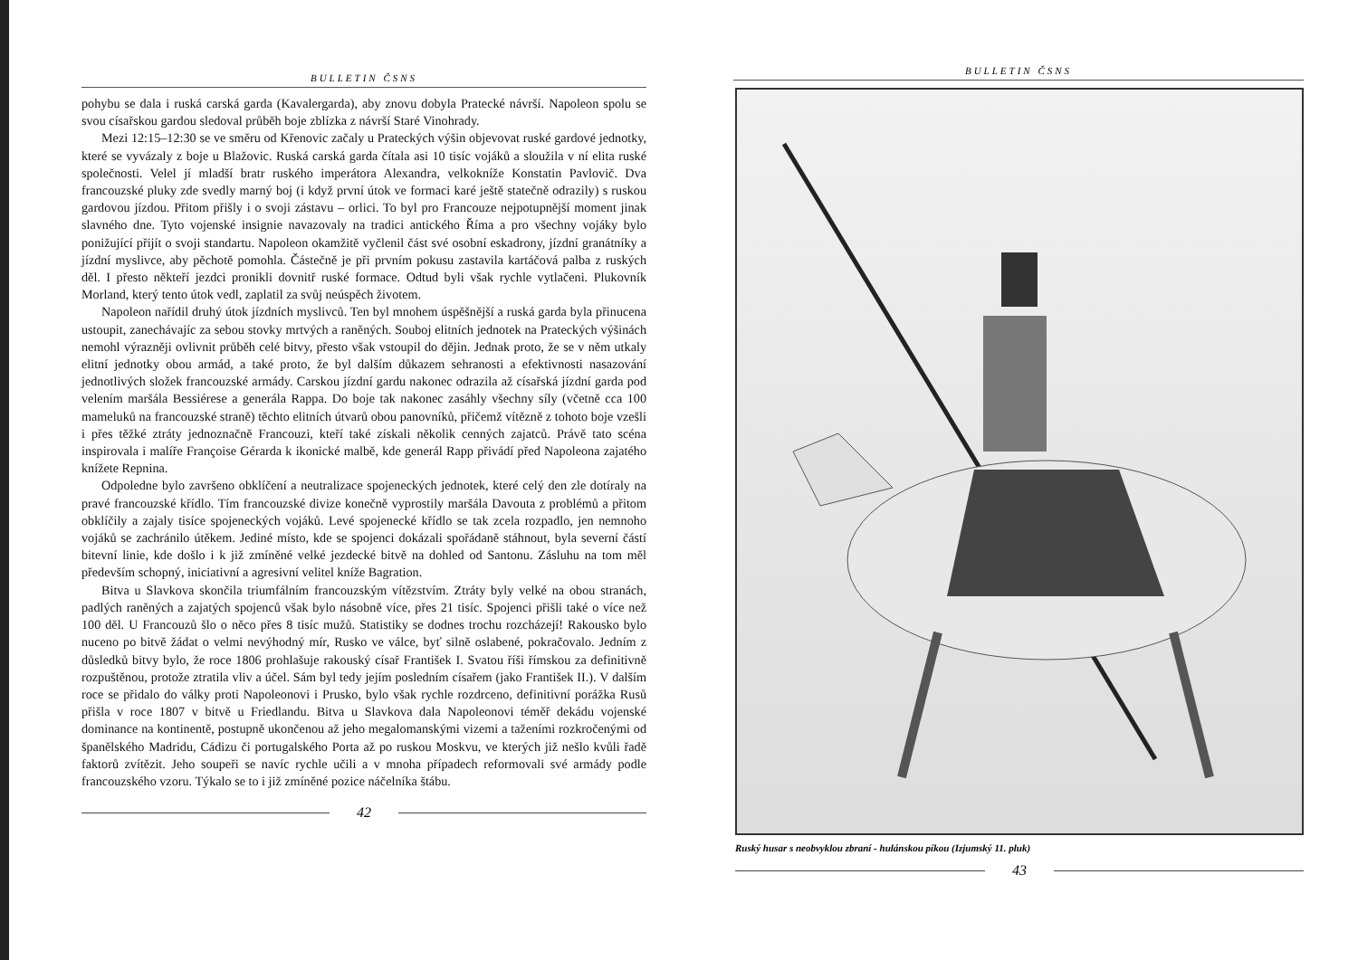BULLETIN ČSNS
pohybu se dala i ruská carská garda (Kavalergarda), aby znovu dobyla Pratecké návrší. Napoleon spolu se svou císařskou gardou sledoval průběh boje zblízka z návrší Staré Vinohrady.
Mezi 12:15–12:30 se ve směru od Křenovic začaly u Prateckých výšin objevovat ruské gardové jednotky, které se vyvázaly z boje u Blažovic. Ruská carská garda čítala asi 10 tisíc vojáků a sloužila v ní elita ruské společnosti. Velel jí mladší bratr ruského imperátora Alexandra, velkokníže Konstatin Pavlovič. Dva francouzské pluky zde svedly marný boj (i když první útok ve formaci karé ještě statečně odrazily) s ruskou gardovou jízdou. Přitom přišly i o svoji zástavu – orlici. To byl pro Francouze nejpotupnější moment jinak slavného dne. Tyto vojenské insignie navazovaly na tradici antického Říma a pro všechny vojáky bylo ponižující přijít o svoji standartu. Napoleon okamžitě vyčlenil část své osobní eskadrony, jízdní granátníky a jízdní myslivce, aby pěchotě pomohla. Částečně je při prvním pokusu zastavila kartáčová palba z ruských děl. I přesto někteří jezdci pronikli dovnitř ruské formace. Odtud byli však rychle vytlačeni. Plukovník Morland, který tento útok vedl, zaplatil za svůj neúspěch životem.
Napoleon nařídil druhý útok jízdních myslivců. Ten byl mnohem úspěšnější a ruská garda byla přinucena ustoupit, zanechávajíc za sebou stovky mrtvých a raněných. Souboj elitních jednotek na Prateckých výšinách nemohl výrazněji ovlivnit průběh celé bitvy, přesto však vstoupil do dějin. Jednak proto, že se v něm utkaly elitní jednotky obou armád, a také proto, že byl dalším důkazem sehranosti a efektivnosti nasazování jednotlivých složek francouzské armády. Carskou jízdní gardu nakonec odrazila až císařská jízdní garda pod velením maršála Bessiérese a generála Rappa. Do boje tak nakonec zasáhly všechny síly (včetně cca 100 mameluků na francouzské straně) těchto elitních útvarů obou panovníků, přičemž vítězně z tohoto boje vzešli i přes těžké ztráty jednoznačně Francouzi, kteří také získali několik cenných zajatců. Právě tato scéna inspirovala i malíře Françoise Gérarda k ikonické malbě, kde generál Rapp přivádí před Napoleona zajatého knížete Repnina.
Odpoledne bylo završeno obklíčení a neutralizace spojeneckých jednotek, které celý den zle dotíraly na pravé francouzské křídlo. Tím francouzské divize konečně vyprostily maršála Davouta z problémů a přitom obklíčily a zajaly tisíce spojeneckých vojáků. Levé spojenecké křídlo se tak zcela rozpadlo, jen nemnoho vojáků se zachránilo útěkem. Jediné místo, kde se spojenci dokázali spořádaně stáhnout, byla severní částí bitevní linie, kde došlo i k již zmíněné velké jezdecké bitvě na dohled od Santonu. Zásluhu na tom měl především schopný, iniciativní a agresivní velitel kníže Bagration.
Bitva u Slavkova skončila triumfálním francouzským vítězstvím. Ztráty byly velké na obou stranách, padlých raněných a zajatých spojenců však bylo násobně více, přes 21 tisíc. Spojenci přišli také o více než 100 děl. U Francouzů šlo o něco přes 8 tisíc mužů. Statistiky se dodnes trochu rozcházejí! Rakousko bylo nuceno po bitvě žádat o velmi nevýhodný mír, Rusko ve válce, byť silně oslabené, pokračovalo. Jedním z důsledků bitvy bylo, že roce 1806 prohlašuje rakouský císař František I. Svatou říši římskou za definitivně rozpuštěnou, protože ztratila vliv a účel. Sám byl tedy jejím posledním císařem (jako František II.). V dalším roce se přidalo do války proti Napoleonovi i Prusko, bylo však rychle rozdrceno, definitivní porážka Rusů přišla v roce 1807 v bitvě u Friedlandu. Bitva u Slavkova dala Napoleonovi téměř dekádu vojenské dominance na kontinentě, postupně ukončenou až jeho megalomanskými vizemi a taženími rozkročenými od španělského Madridu, Cádizu či portugalského Porta až po ruskou Moskvu, ve kterých již nešlo kvůli řadě faktorů zvítězit. Jeho soupeři se navíc rychle učili a v mnoha případech reformovali své armády podle francouzského vzoru. Týkalo se to i již zmíněné pozice náčelníka štábu.
42
BULLETIN ČSNS
Ruský husar s neobvyklou zbraní - hulánskou píkou (Izjumský 11. pluk)
43